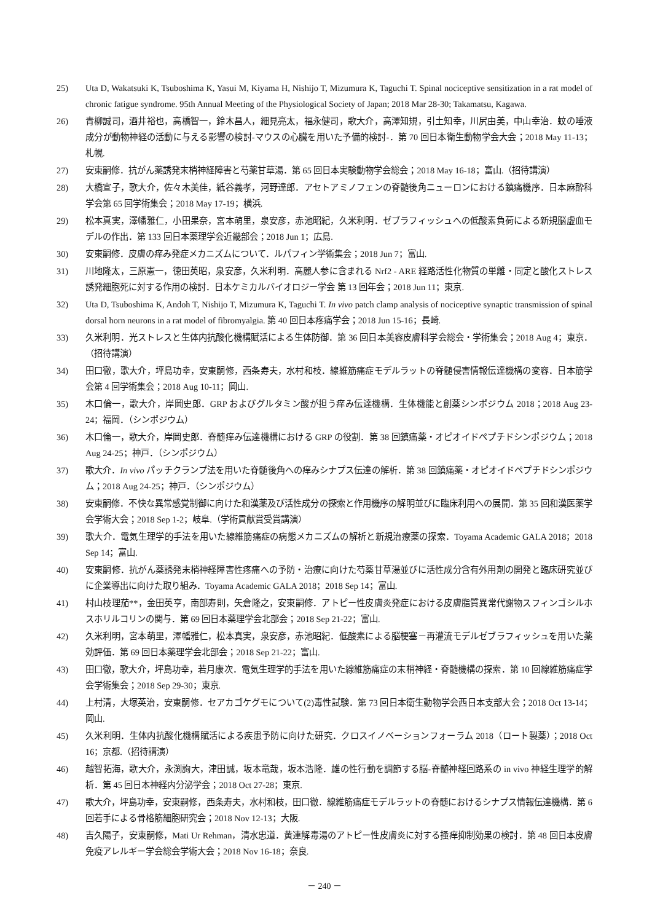25) Uta D, Wakatsuki K, Tsuboshima K, Yasui M, Kiyama H, Nishijo T, Mizumura K, Taguchi T. Spinal nociceptive sensitization in a rat model of chronic fatigue syndrome. 95th Annual Meeting of the Physiological Society of Japan; 2018 Mar 28-30; Takamatsu, Kagawa.
26) 青柳誠司，酒井裕也，高橋智一，鈴木昌人，細見亮太，福永健司，歌大介，高澤知規，引土知幸，川尻由美，中山幸治．蚊の唾液成分が動物神経の活動に与える影響の検討-マウスの心臓を用いた予備的検討-．第 70 回日本衛生動物学会大会；2018 May 11-13；札幌.
27) 安東嗣修．抗がん薬誘発末梢神経障害と芍薬甘草湯．第 65 回日本実験動物学会総会；2018 May 16-18；富山.（招待講演）
28) 大橋宣子，歌大介，佐々木美佳，紙谷義孝，河野達郎．アセトアミノフェンの脊髄後角ニューロンにおける鎮痛機序．日本麻酔科学会第 65 回学術集会；2018 May 17-19；横浜.
29) 松本真実，澤幡雅仁，小田果奈，宮本萌里，泉安彦，赤池昭紀，久米利明．ゼブラフィッシュへの低酸素負荷による新規脳虚血モデルの作出．第 133 回日本薬理学会近畿部会；2018 Jun 1；広島.
30) 安東嗣修．皮膚の痒み発症メカニズムについて．ルパフィン学術集会；2018 Jun 7；富山.
31) 川地隆太，三原憲一，徳田英昭，泉安彦，久米利明．高麗人参に含まれる Nrf2 - ARE 経路活性化物質の単離・同定と酸化ストレス誘発細胞死に対する作用の検討．日本ケミカルバイオロジー学会 第 13 回年会；2018 Jun 11；東京.
32) Uta D, Tsuboshima K, Andoh T, Nishijo T, Mizumura K, Taguchi T. In vivo patch clamp analysis of nociceptive synaptic transmission of spinal dorsal horn neurons in a rat model of fibromyalgia. 第 40 回日本疼痛学会；2018 Jun 15-16；長崎.
33) 久米利明．光ストレスと生体内抗酸化機構賦活による生体防御．第 36 回日本美容皮膚科学会総会・学術集会；2018 Aug 4；東京．（招待講演）
34) 田口徹，歌大介，坪島功幸，安東嗣修，西条寿夫，水村和枝．線維筋痛症モデルラットの脊髄侵害情報伝達機構の変容．日本筋学会第 4 回学術集会；2018 Aug 10-11；岡山.
35) 木口倫一，歌大介，岸岡史郎．GRP およびグルタミン酸が担う痒み伝達機構．生体機能と創薬シンポジウム 2018；2018 Aug 23-24；福岡．（シンポジウム）
36) 木口倫一，歌大介，岸岡史郎．脊髄痒み伝達機構における GRP の役割．第 38 回鎮痛薬・オピオイドペプチドシンポジウム；2018 Aug 24-25；神戸．（シンポジウム）
37) 歌大介．In vivo パッチクランプ法を用いた脊髄後角への痒みシナプス伝達の解析．第 38 回鎮痛薬・オピオイドペプチドシンポジウム；2018 Aug 24-25；神戸．（シンポジウム）
38) 安東嗣修．不快な異常感覚制御に向けた和漢薬及び活性成分の探索と作用機序の解明並びに臨床利用への展開．第 35 回和漢医薬学会学術大会；2018 Sep 1-2；岐阜.（学術貢献賞受賞講演）
39) 歌大介．電気生理学的手法を用いた線維筋痛症の病態メカニズムの解析と新規治療薬の探索．Toyama Academic GALA 2018；2018 Sep 14；富山.
40) 安東嗣修．抗がん薬誘発末梢神経障害性疼痛への予防・治療に向けた芍薬甘草湯並びに活性成分含有外用剤の開発と臨床研究並びに企業導出に向けた取り組み．Toyama Academic GALA 2018；2018 Sep 14；富山.
41) 村山枝理茄**，金田英亨，南部寿則，矢倉隆之，安東嗣修．アトピー性皮膚炎発症における皮膚脂質異常代謝物スフィンゴシルホスホリルコリンの関与．第 69 回日本薬理学会北部会；2018 Sep 21-22；富山.
42) 久米利明，宮本萌里，澤幡雅仁，松本真実，泉安彦，赤池昭紀．低酸素による脳梗塞－再灌流モデルゼブラフィッシュを用いた薬効評価．第 69 回日本薬理学会北部会；2018 Sep 21-22；富山.
43) 田口徹，歌大介，坪島功幸，若月康次．電気生理学的手法を用いた線維筋痛症の末梢神経・脊髄機構の探索．第 10 回線維筋痛症学会学術集会；2018 Sep 29-30；東京.
44) 上村清，大塚英治，安東嗣修．セアカゴケグモについて(2)毒性試験．第 73 回日本衛生動物学会西日本支部大会；2018 Oct 13-14；岡山.
45) 久米利明．生体内抗酸化機構賦活による疾患予防に向けた研究．クロスイノベーションフォーラム 2018（ロート製薬）；2018 Oct 16；京都.（招待講演）
46) 越智拓海，歌大介，永渕詢大，津田誠，坂本竜哉，坂本浩隆．雄の性行動を調節する脳-脊髄神経回路系の in vivo 神経生理学的解析．第 45 回日本神経内分泌学会；2018 Oct 27-28；東京.
47) 歌大介，坪島功幸，安東嗣修，西条寿夫，水村和枝，田口徹．線維筋痛症モデルラットの脊髄におけるシナプス情報伝達機構．第 6 回若手による骨格筋細胞研究会；2018 Nov 12-13；大阪.
48) 吉久陽子，安東嗣修，Mati Ur Rehman，清水忠道．黄連解毒湯のアトピー性皮膚炎に対する掻痒抑制効果の検討．第 48 回日本皮膚免疫アレルギー学会総会学術大会；2018 Nov 16-18；奈良.
－ 240 －